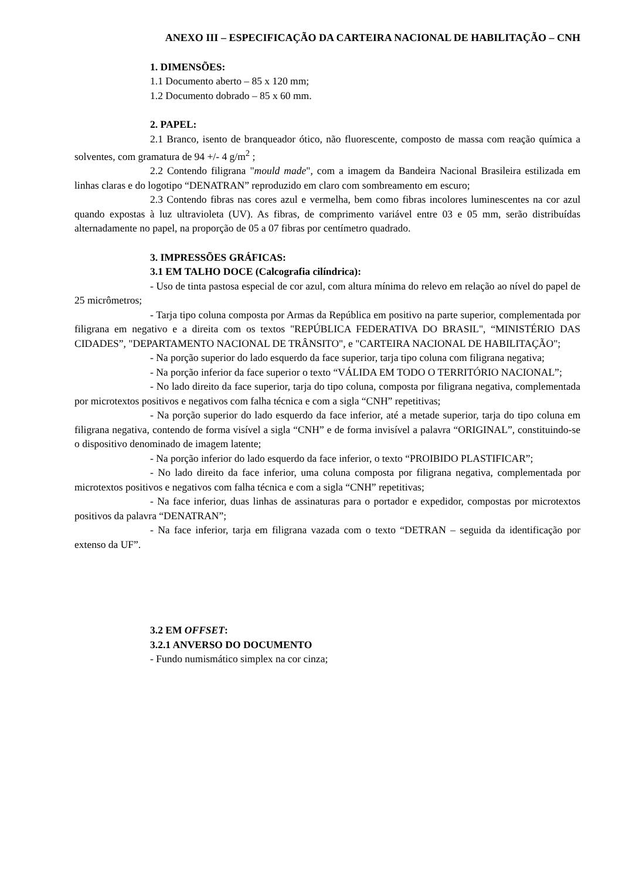ANEXO III – ESPECIFICAÇÃO DA CARTEIRA NACIONAL DE HABILITAÇÃO – CNH
1. DIMENSÕES:
1.1 Documento aberto – 85 x 120 mm;
1.2 Documento dobrado – 85 x 60 mm.
2. PAPEL:
2.1 Branco, isento de branqueador ótico, não fluorescente, composto de massa com reação química a solventes, com gramatura de 94 +/- 4 g/m<sup>2</sup> ;
2.2 Contendo filigrana "mould made", com a imagem da Bandeira Nacional Brasileira estilizada em linhas claras e do logotipo “DENATRAN” reproduzido em claro com sombreamento em escuro;
2.3 Contendo fibras nas cores azul e vermelha, bem como fibras incolores luminescentes na cor azul quando expostas à luz ultravioleta (UV). As fibras, de comprimento variável entre 03 e 05 mm, serão distribuídas alternadamente no papel, na proporção de 05 a 07 fibras por centímetro quadrado.
3. IMPRESSÕES GRÁFICAS:
3.1 EM TALHO DOCE (Calcografia cilíndrica):
- Uso de tinta pastosa especial de cor azul, com altura mínima do relevo em relação ao nível do papel de 25 micrômetros;
- Tarja tipo coluna composta por Armas da República em positivo na parte superior, complementada por filigrana em negativo e a direita com os textos "REPÚBLICA FEDERATIVA DO BRASIL", “MINISTÉRIO DAS CIDADES”, "DEPARTAMENTO NACIONAL DE TRÂNSITO", e "CARTEIRA NACIONAL DE HABILITAÇÃO";
- Na porção superior do lado esquerdo da face superior, tarja tipo coluna com filigrana negativa;
- Na porção inferior da face superior o texto “VÁLIDA EM TODO O TERRITÓRIO NACIONAL”;
- No lado direito da face superior, tarja do tipo coluna, composta por filigrana negativa, complementada por microtextos positivos e negativos com falha técnica e com a sigla “CNH” repetitivas;
- Na porção superior do lado esquerdo da face inferior, até a metade superior, tarja do tipo coluna em filigrana negativa, contendo de forma visível a sigla “CNH” e de forma invisível a palavra “ORIGINAL”, constituindo-se o dispositivo denominado de imagem latente;
- Na porção inferior do lado esquerdo da face inferior, o texto “PROIBIDO PLASTIFICAR”;
- No lado direito da face inferior, uma coluna composta por filigrana negativa, complementada por microtextos positivos e negativos com falha técnica e com a sigla “CNH” repetitivas;
- Na face inferior, duas linhas de assinaturas para o portador e expedidor, compostas por microtextos positivos da palavra “DENATRAN”;
- Na face inferior, tarja em filigrana vazada com o texto “DETRAN – seguida da identificação por extenso da UF”.
3.2 EM OFFSET:
3.2.1 ANVERSO DO DOCUMENTO
- Fundo numismático simplex na cor cinza;